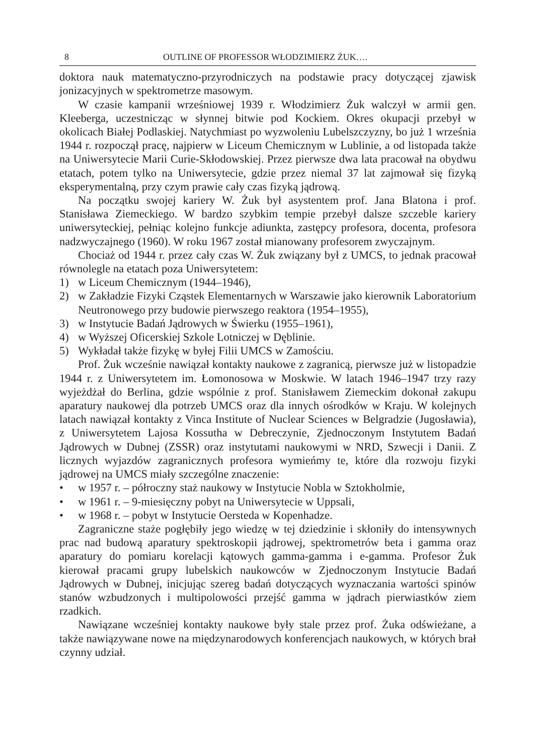8 OUTLINE OF PROFESSOR WŁODZIMIERZ ŻUK….
doktora nauk matematyczno-przyrodniczych na podstawie pracy dotyczącej zjawisk jonizacyjnych w spektrometrze masowym.
W czasie kampanii wrześniowej 1939 r. Włodzimierz Żuk walczył w armii gen. Kleeberga, uczestnicząc w słynnej bitwie pod Kockiem. Okres okupacji przebył w okolicach Białej Podlaskiej. Natychmiast po wyzwoleniu Lubelszczyzny, bo już 1 września 1944 r. rozpoczął pracę, najpierw w Liceum Chemicznym w Lublinie, a od listopada także na Uniwersytecie Marii Curie-Skłodowskiej. Przez pierwsze dwa lata pracował na obydwu etatach, potem tylko na Uniwersytecie, gdzie przez niemal 37 lat zajmował się fizyką eksperymentalną, przy czym prawie cały czas fizyką jądrową.
Na początku swojej kariery W. Żuk był asystentem prof. Jana Blatona i prof. Stanisława Ziemeckiego. W bardzo szybkim tempie przebył dalsze szczeble kariery uniwersyteckiej, pełniąc kolejno funkcje adiunkta, zastępcy profesora, docenta, profesora nadzwyczajnego (1960). W roku 1967 został mianowany profesorem zwyczajnym.
Chociaż od 1944 r. przez cały czas W. Żuk związany był z UMCS, to jednak pracował równolegle na etatach poza Uniwersytetem:
1) w Liceum Chemicznym (1944–1946),
2) w Zakładzie Fizyki Cząstek Elementarnych w Warszawie jako kierownik Laboratorium Neutronowego przy budowie pierwszego reaktora (1954–1955),
3) w Instytucie Badań Jądrowych w Świerku (1955–1961),
4) w Wyższej Oficerskiej Szkole Lotniczej w Dęblinie.
5) Wykładał także fizykę w byłej Filii UMCS w Zamościu.
Prof. Żuk wcześnie nawiązał kontakty naukowe z zagranicą, pierwsze już w listopadzie 1944 r. z Uniwersytetem im. Łomonosowa w Moskwie. W latach 1946–1947 trzy razy wyjeżdżał do Berlina, gdzie wspólnie z prof. Stanisławem Ziemeckim dokonał zakupu aparatury naukowej dla potrzeb UMCS oraz dla innych ośrodków w Kraju. W kolejnych latach nawiązał kontakty z Vinca Institute of Nuclear Sciences w Belgradzie (Jugosławia), z Uniwersytetem Lajosa Kossutha w Debreczynie, Zjednoczonym Instytutem Badań Jądrowych w Dubnej (ZSSR) oraz instytutami naukowymi w NRD, Szwecji i Danii. Z licznych wyjazdów zagranicznych profesora wymieńmy te, które dla rozwoju fizyki jądrowej na UMCS miały szczególne znaczenie:
• w 1957 r. – półroczny staż naukowy w Instytucie Nobla w Sztokholmie,
• w 1961 r. – 9-miesięczny pobyt na Uniwersytecie w Uppsali,
• w 1968 r. – pobyt w Instytucie Oersteda w Kopenhadze.
Zagraniczne staże pogłębiły jego wiedzę w tej dziedzinie i skłoniły do intensywnych prac nad budową aparatury spektroskopii jądrowej, spektrometrów beta i gamma oraz aparatury do pomiaru korelacji kątowych gamma-gamma i e-gamma. Profesor Żuk kierował pracami grupy lubelskich naukowców w Zjednoczonym Instytucie Badań Jądrowych w Dubnej, inicjując szereg badań dotyczących wyznaczania wartości spinów stanów wzbudzonych i multipolowości przejść gamma w jądrach pierwiastków ziem rzadkich.
Nawiązane wcześniej kontakty naukowe były stale przez prof. Żuka odświeżane, a także nawiązywane nowe na międzynarodowych konferencjach naukowych, w których brał czynny udział.